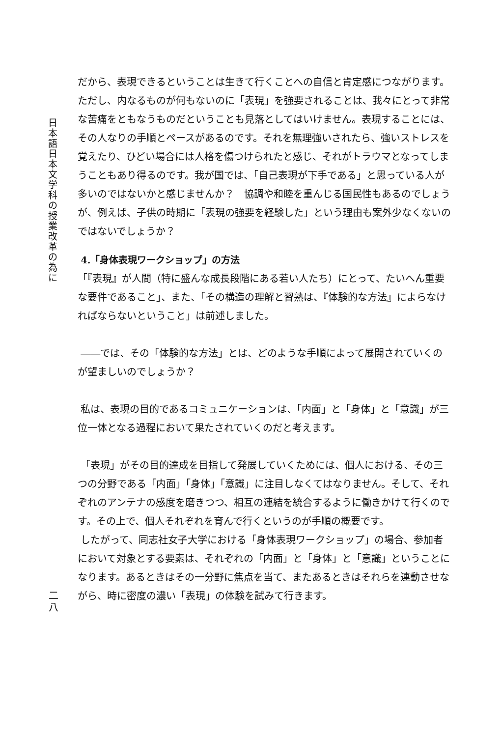日
本
語
日
本
文
学
科
の
授
業
改
革
の
為
に
だから、表現できるということは生きて行くことへの自信と肯定感につながります。ただし、内なるものが何もないのに「表現」を強要されることは、我々にとって非常な苦痛をともなうものだということも見落としてはいけません。表現することには、その人なりの手順とペースがあるのです。それを無理強いされたら、強いストレスを覚えたり、ひどい場合には人格を傷つけられたと感じ、それがトラウマとなってしまうこともあり得るのです。我が国では、「自己表現が下手である」と思っている人が多いのではないかと感じませんか？　協調や和睦を重んじる国民性もあるのでしょうが、例えば、子供の時期に「表現の強要を経験した」という理由も案外少なくないのではないでしょうか？
4.「身体表現ワークショップ」の方法
「『表現』が人間（特に盛んな成長段階にある若い人たち）にとって、たいへん重要な要件であること」、また、「その構造の理解と習熟は、『体験的な方法』によらなければならないということ」は前述しました。
――では、その「体験的な方法」とは、どのような手順によって展開されていくのが望ましいのでしょうか？
私は、表現の目的であるコミュニケーションは、「内面」と「身体」と「意識」が三位一体となる過程において果たされていくのだと考えます。
「表現」がその目的達成を目指して発展していくためには、個人における、その三つの分野である「内面」「身体」「意識」に注目しなくてはなりません。そして、それぞれのアンテナの感度を磨きつつ、相互の連結を統合するように働きかけて行くのです。その上で、個人それぞれを育んで行くというのが手順の概要です。
したがって、同志社女子大学における「身体表現ワークショップ」の場合、参加者において対象とする要素は、それぞれの「内面」と「身体」と「意識」ということになります。あるときはその一分野に焦点を当て、またあるときはそれらを連動させながら、時に密度の濃い「表現」の体験を試みて行きます。
二
八